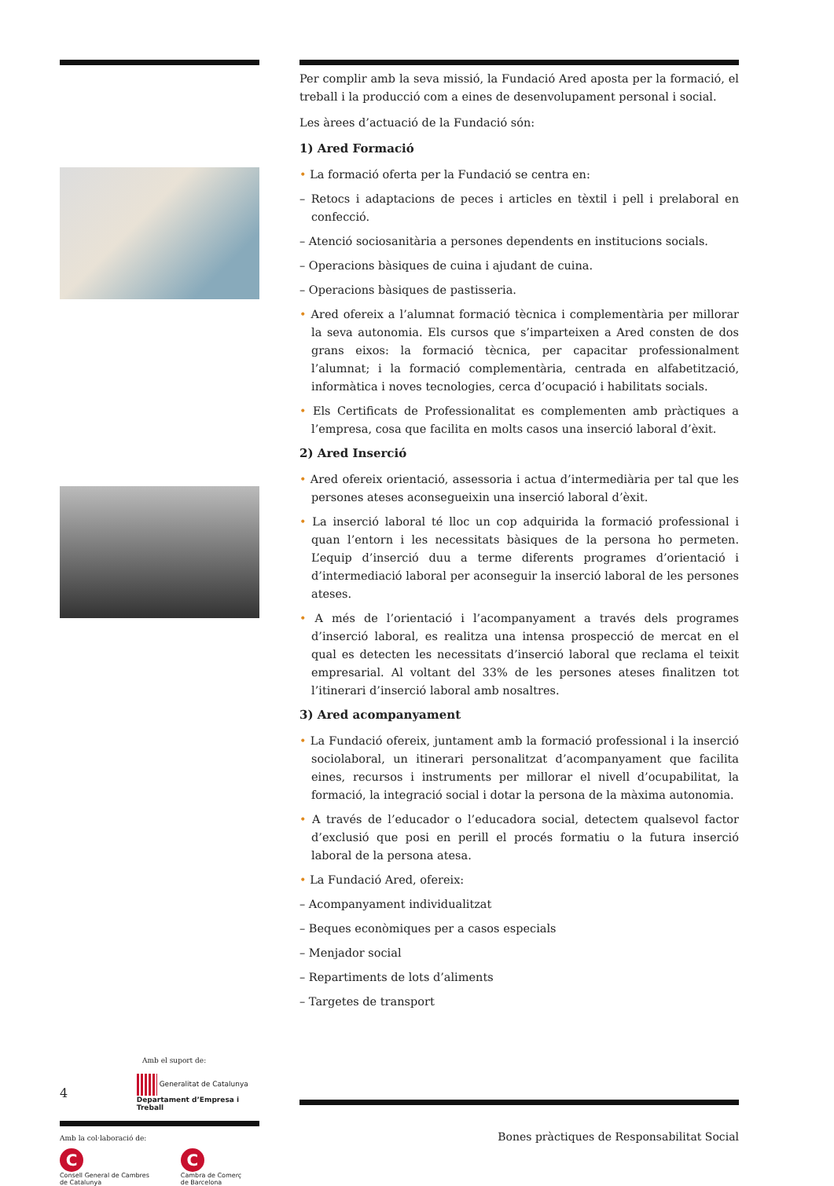Per complir amb la seva missió, la Fundació Ared aposta per la formació, el treball i la producció com a eines de desenvolupament personal i social.
Les àrees d’actuació de la Fundació són:
1) Ared Formació
• La formació oferta per la Fundació se centra en:
– Retocs i adaptacions de peces i articles en tèxtil i pell i prelaboral en confecció.
– Atenció sociosanitària a persones dependents en institucions socials.
– Operacions bàsiques de cuina i ajudant de cuina.
– Operacions bàsiques de pastisseria.
• Ared ofereix a l’alumnat formació tècnica i complementària per millorar la seva autonomia. Els cursos que s’imparteixen a Ared consten de dos grans eixos: la formació tècnica, per capacitar professionalment l’alumnat; i la formació complementària, centrada en alfabetització, informàtica i noves tecnologies, cerca d’ocupació i habilitats socials.
• Els Certificats de Professionalitat es complementen amb pràctiques a l’empresa, cosa que facilita en molts casos una inserció laboral d’èxit.
2) Ared Inserció
• Ared ofereix orientació, assessoria i actua d’intermediària per tal que les persones ateses aconsegueixin una inserció laboral d’èxit.
• La inserció laboral té lloc un cop adquirida la formació professional i quan l’entorn i les necessitats bàsiques de la persona ho permeten. L’equip d’inserció duu a terme diferents programes d’orientació i d’intermediació laboral per aconseguir la inserció laboral de les persones ateses.
• A més de l’orientació i l’acompanyament a través dels programes d’inserció laboral, es realitza una intensa prospecció de mercat en el qual es detecten les necessitats d’inserció laboral que reclama el teixit empresarial. Al voltant del 33% de les persones ateses finalitzen tot l’itinerari d’inserció laboral amb nosaltres.
3) Ared acompanyament
• La Fundació ofereix, juntament amb la formació professional i la inserció sociolaboral, un itinerari personalitzat d’acompanyament que facilita eines, recursos i instruments per millorar el nivell d’ocupabilitat, la formació, la integració social i dotar la persona de la màxima autonomia.
• A través de l’educador o l’educadora social, detectem qualsevol factor d’exclusió que posi en perill el procés formatiu o la futura inserció laboral de la persona atesa.
• La Fundació Ared, ofereix:
– Acompanyament individualitzat
– Beques econòmiques per a casos especials
– Menjador social
– Repartiments de lots d’aliments
– Targetes de transport
Amb el suport de:
4 Generalitat de Catalunya
Departament d’Empresa i Treball
Amb la col·laboració de:
C
Consell General de Cambres
de Catalunya
C
Cambra de Comerç
de Barcelona
Bones pràctiques de Responsabilitat Social